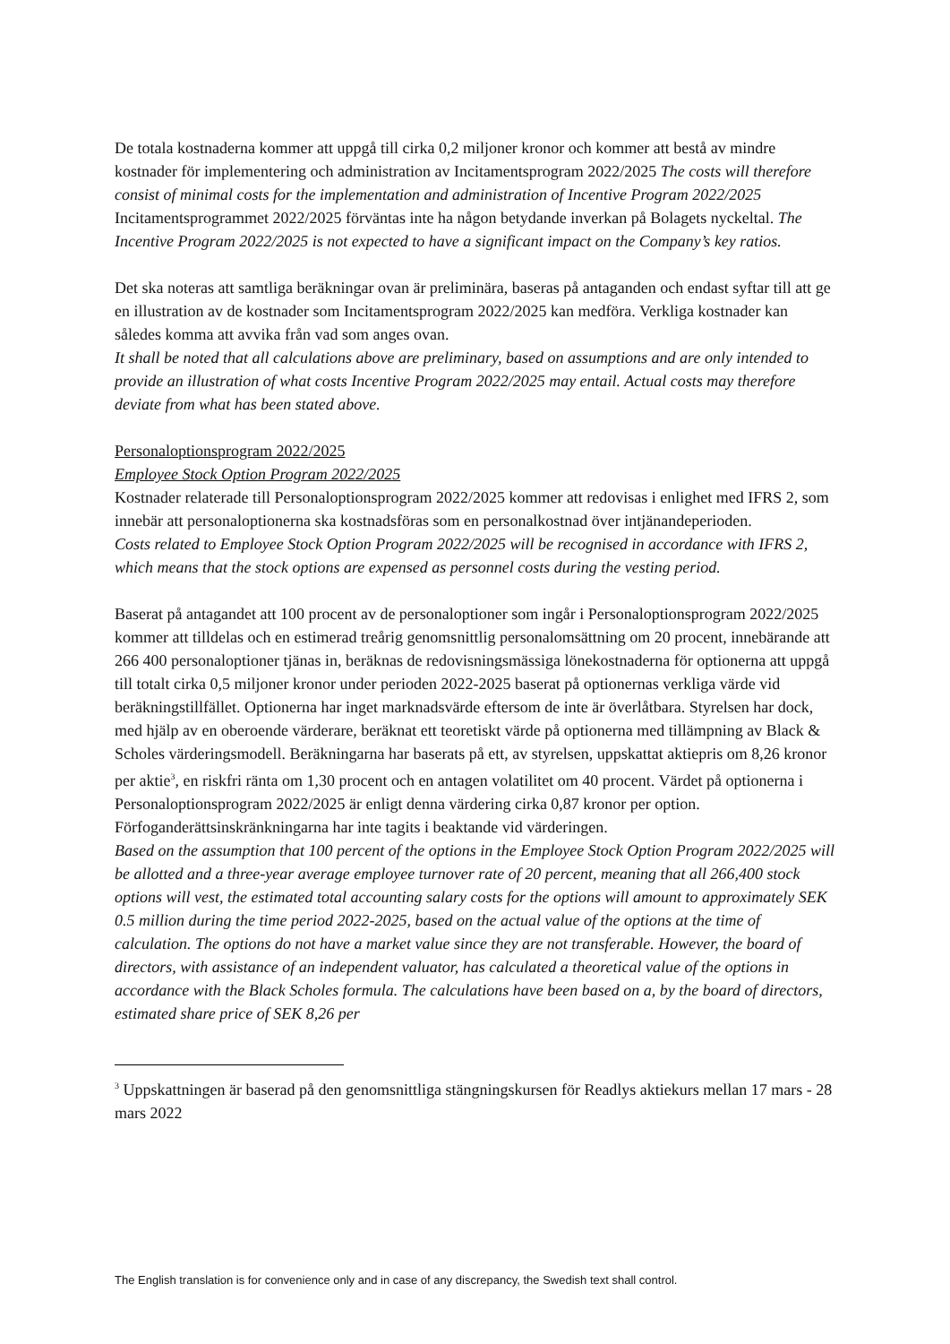De totala kostnaderna kommer att uppgå till cirka 0,2 miljoner kronor och kommer att bestå av mindre kostnader för implementering och administration av Incitamentsprogram 2022/2025 The costs will therefore consist of minimal costs for the implementation and administration of Incentive Program 2022/2025
Incitamentsprogrammet 2022/2025 förväntas inte ha någon betydande inverkan på Bolagets nyckeltal. The Incentive Program 2022/2025 is not expected to have a significant impact on the Company’s key ratios.
Det ska noteras att samtliga beräkningar ovan är preliminära, baseras på antaganden och endast syftar till att ge en illustration av de kostnader som Incitamentsprogram 2022/2025 kan medföra. Verkliga kostnader kan således komma att avvika från vad som anges ovan.
It shall be noted that all calculations above are preliminary, based on assumptions and are only intended to provide an illustration of what costs Incentive Program 2022/2025 may entail. Actual costs may therefore deviate from what has been stated above.
Personaloptionsprogram 2022/2025
Employee Stock Option Program 2022/2025
Kostnader relaterade till Personaloptionsprogram 2022/2025 kommer att redovisas i enlighet med IFRS 2, som innebär att personaloptionerna ska kostnadsföras som en personalkostnad över intjänandeperioden.
Costs related to Employee Stock Option Program 2022/2025 will be recognised in accordance with IFRS 2, which means that the stock options are expensed as personnel costs during the vesting period.
Baserat på antagandet att 100 procent av de personaloptioner som ingår i Personaloptionsprogram 2022/2025 kommer att tilldelas och en estimerad treårig genomsnittlig personalomsättning om 20 procent, innebärande att 266 400 personaloptioner tjänas in, beräknas de redovisningsmässiga lönekostnaderna för optionerna att uppgå till totalt cirka 0,5 miljoner kronor under perioden 2022-2025 baserat på optionernas verkliga värde vid beräkningstillfället. Optionerna har inget marknadsvärde eftersom de inte är överlåtbara. Styrelsen har dock, med hjälp av en oberoende värderare, beräknat ett teoretiskt värde på optionerna med tillämpning av Black & Scholes värderingsmodell. Beräkningarna har baserats på ett, av styrelsen, uppskattat aktiepris om 8,26 kronor per aktie<sup>3</sup>, en riskfri ränta om 1,30 procent och en antagen volatilitet om 40 procent. Värdet på optionerna i Personaloptionsprogram 2022/2025 är enligt denna värdering cirka 0,87 kronor per option. Förfoganderättsinskränkningarna har inte tagits i beaktande vid värderingen.
Based on the assumption that 100 percent of the options in the Employee Stock Option Program 2022/2025 will be allotted and a three-year average employee turnover rate of 20 percent, meaning that all 266,400 stock options will vest, the estimated total accounting salary costs for the options will amount to approximately SEK 0.5 million during the time period 2022-2025, based on the actual value of the options at the time of calculation. The options do not have a market value since they are not transferable. However, the board of directors, with assistance of an independent valuator, has calculated a theoretical value of the options in accordance with the Black Scholes formula. The calculations have been based on a, by the board of directors, estimated share price of SEK 8,26 per
<sup>3</sup> Uppskattningen är baserad på den genomsnittliga stängningskursen för Readlys aktiekurs mellan 17 mars - 28 mars 2022
The English translation is for convenience only and in case of any discrepancy, the Swedish text shall control.